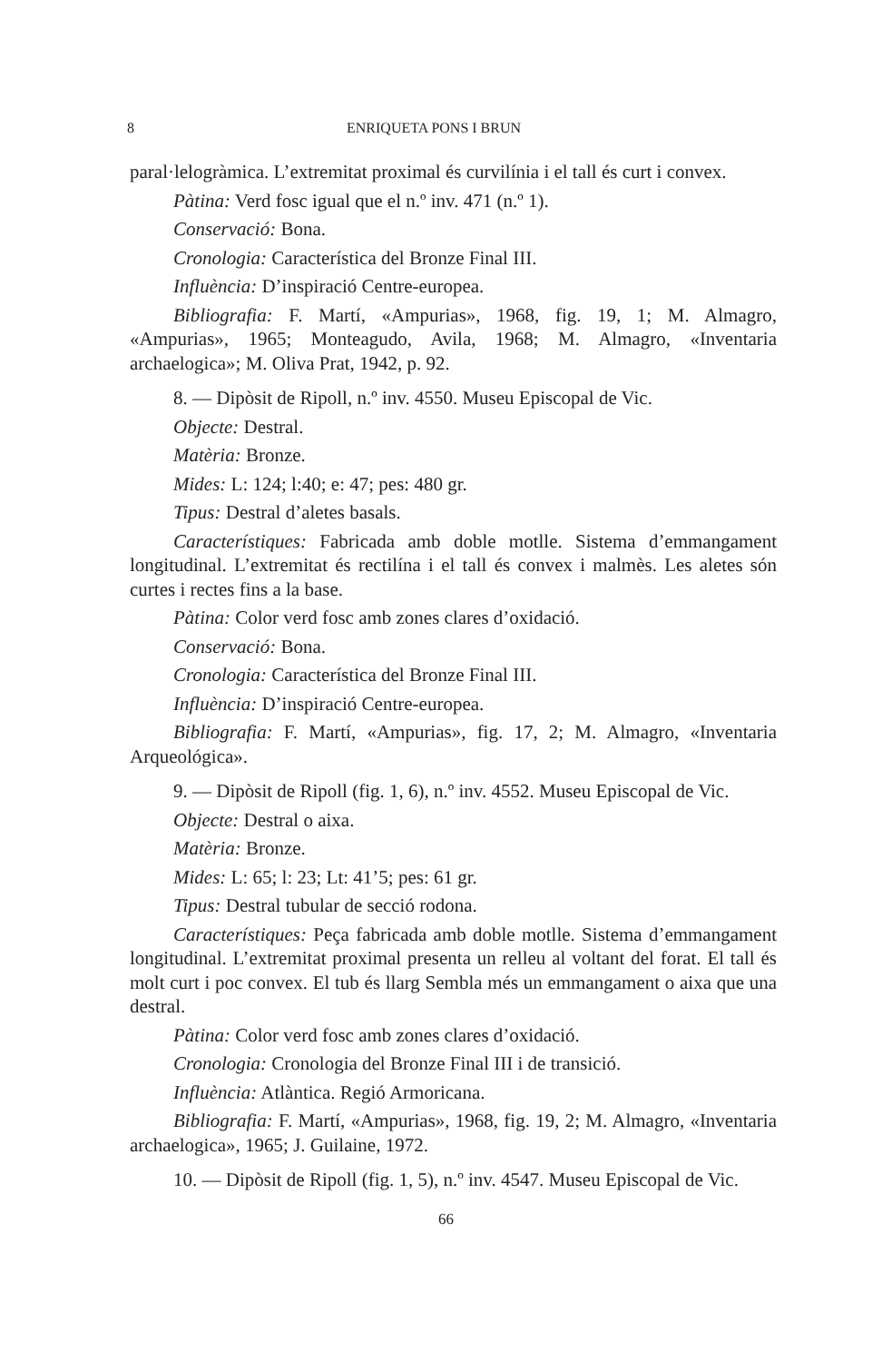8 ENRIQUETA PONS I BRUN
paral·lelogràmica. L’extremitat proximal és curvilínia i el tall és curt i convex.
Pàtina: Verd fosc igual que el n.º inv. 471 (n.º 1).
Conservació: Bona.
Cronologia: Característica del Bronze Final III.
Influència: D’inspiració Centre-europea.
Bibliografia: F. Martí, «Ampurias», 1968, fig. 19, 1; M. Almagro, «Ampurias», 1965; Monteagudo, Avila, 1968; M. Almagro, «Inventaria archaelogica»; M. Oliva Prat, 1942, p. 92.
8. — Dipòsit de Ripoll, n.º inv. 4550. Museu Episcopal de Vic.
Objecte: Destral.
Matèria: Bronze.
Mides: L: 124; l:40; e: 47; pes: 480 gr.
Tipus: Destral d’aletes basals.
Característiques: Fabricada amb doble motlle. Sistema d’emmangament longitudinal. L’extremitat és rectilína i el tall és convex i malmès. Les aletes són curtes i rectes fins a la base.
Pàtina: Color verd fosc amb zones clares d’oxidació.
Conservació: Bona.
Cronologia: Característica del Bronze Final III.
Influència: D’inspiració Centre-europea.
Bibliografia: F. Martí, «Ampurias», fig. 17, 2; M. Almagro, «Inventaria Arqueológica».
9. — Dipòsit de Ripoll (fig. 1, 6), n.º inv. 4552. Museu Episcopal de Vic.
Objecte: Destral o aixa.
Matèria: Bronze.
Mides: L: 65; l: 23; Lt: 41’5; pes: 61 gr.
Tipus: Destral tubular de secció rodona.
Característiques: Peça fabricada amb doble motlle. Sistema d’emmangament longitudinal. L’extremitat proximal presenta un relleu al voltant del forat. El tall és molt curt i poc convex. El tub és llarg Sembla més un emmangament o aixa que una destral.
Pàtina: Color verd fosc amb zones clares d’oxidació.
Cronologia: Cronologia del Bronze Final III i de transició.
Influència: Atlàntica. Regió Armoricana.
Bibliografia: F. Martí, «Ampurias», 1968, fig. 19, 2; M. Almagro, «Inventaria archaelogica», 1965; J. Guilaine, 1972.
10. — Dipòsit de Ripoll (fig. 1, 5), n.º inv. 4547. Museu Episcopal de Vic.
66